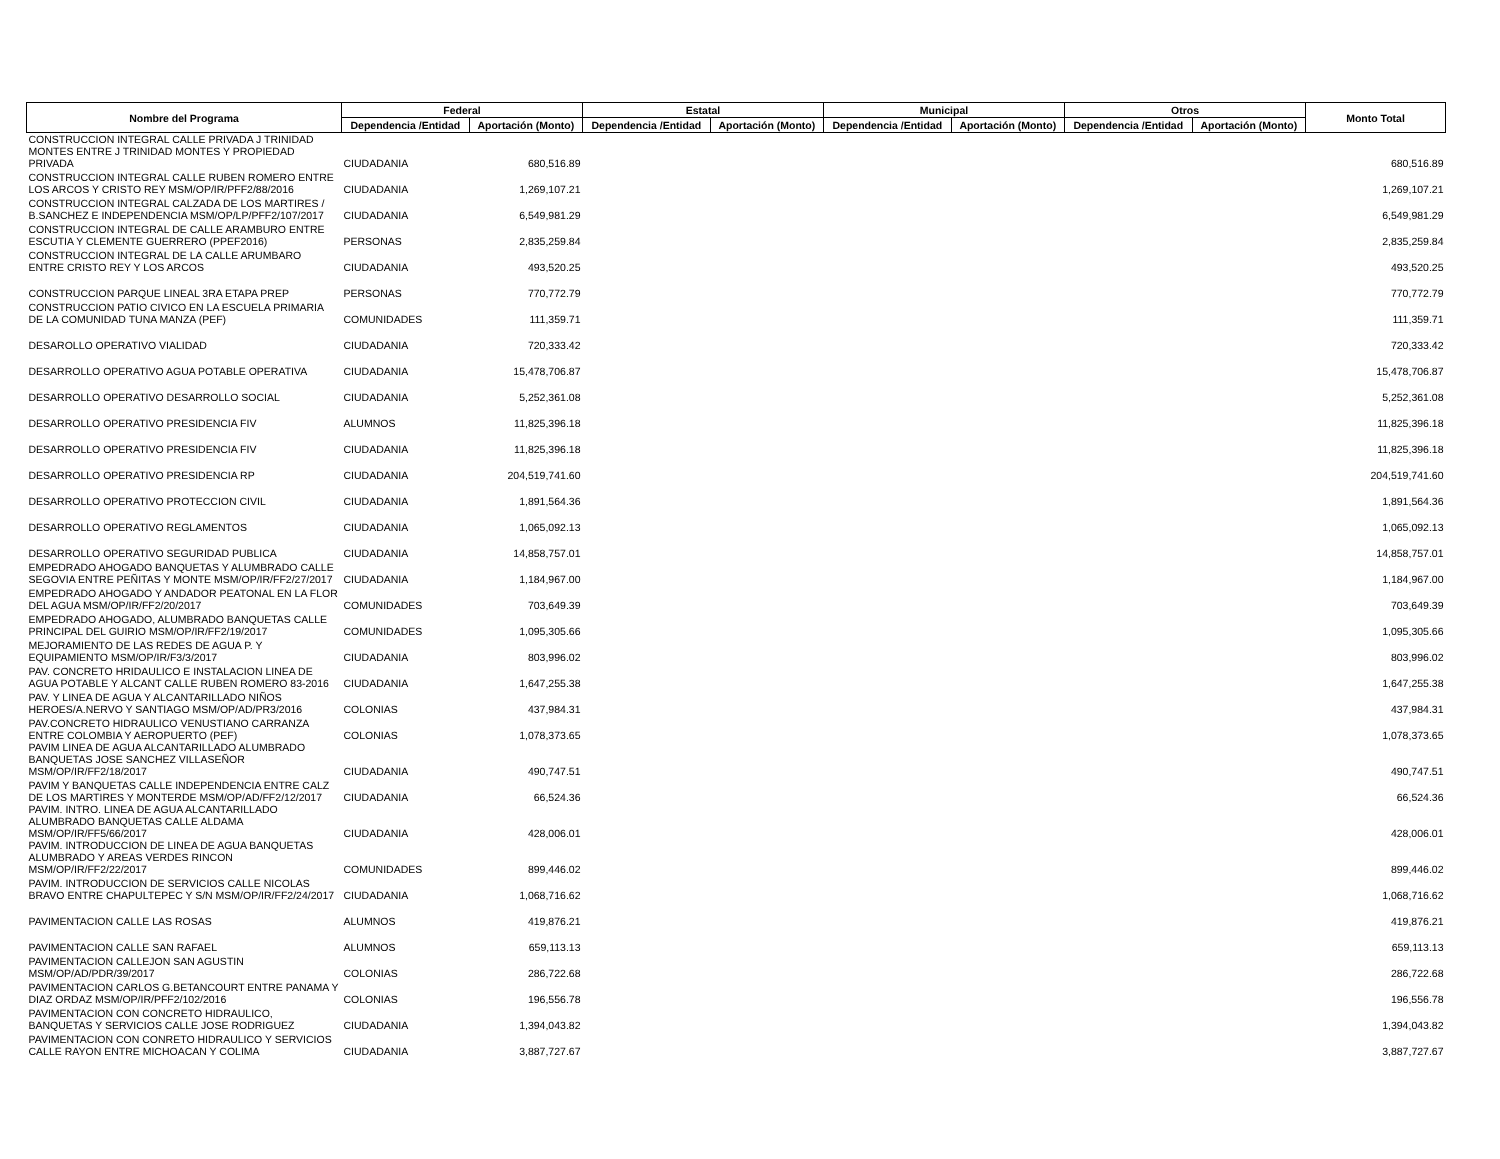| Nombre del Programa | Federal | | Estatal | | Municipal | | Otros | | Monto Total |
| --- | --- | --- | --- | --- | --- | --- | --- | --- | --- |
| | Dependencia /Entidad | Aportación (Monto) | Dependencia /Entidad | Aportación (Monto) | Dependencia /Entidad | Aportación (Monto) | Dependencia /Entidad | Aportación (Monto) | |
| CONSTRUCCION INTEGRAL CALLE PRIVADA J TRINIDAD MONTES ENTRE J TRINIDAD MONTES Y PROPIEDAD PRIVADA | CIUDADANIA | 680,516.89 | | | | | | | 680,516.89 |
| CONSTRUCCION INTEGRAL CALLE RUBEN ROMERO ENTRE LOS ARCOS Y CRISTO REY MSM/OP/IR/PFF2/88/2016 | CIUDADANIA | 1,269,107.21 | | | | | | | 1,269,107.21 |
| CONSTRUCCION INTEGRAL CALZADA DE LOS MARTIRES / B.SANCHEZ E INDEPENDENCIA MSM/OP/LP/PFF2/107/2017 | CIUDADANIA | 6,549,981.29 | | | | | | | 6,549,981.29 |
| CONSTRUCCION INTEGRAL DE CALLE ARAMBURO ENTRE ESCUTIA Y CLEMENTE GUERRERO (PPEF2016) | PERSONAS | 2,835,259.84 | | | | | | | 2,835,259.84 |
| CONSTRUCCION INTEGRAL DE LA CALLE ARUMBARO ENTRE CRISTO REY Y LOS ARCOS | CIUDADANIA | 493,520.25 | | | | | | | 493,520.25 |
| CONSTRUCCION PARQUE LINEAL 3RA ETAPA PREP | PERSONAS | 770,772.79 | | | | | | | 770,772.79 |
| CONSTRUCCION PATIO CIVICO EN LA ESCUELA PRIMARIA DE LA COMUNIDAD TUNA MANZA (PEF) | COMUNIDADES | 111,359.71 | | | | | | | 111,359.71 |
| DESAROLLO OPERATIVO VIALIDAD | CIUDADANIA | 720,333.42 | | | | | | | 720,333.42 |
| DESARROLLO OPERATIVO AGUA POTABLE OPERATIVA | CIUDADANIA | 15,478,706.87 | | | | | | | 15,478,706.87 |
| DESARROLLO OPERATIVO DESARROLLO SOCIAL | CIUDADANIA | 5,252,361.08 | | | | | | | 5,252,361.08 |
| DESARROLLO OPERATIVO PRESIDENCIA FIV | ALUMNOS | 11,825,396.18 | | | | | | | 11,825,396.18 |
| DESARROLLO OPERATIVO PRESIDENCIA FIV | CIUDADANIA | 11,825,396.18 | | | | | | | 11,825,396.18 |
| DESARROLLO OPERATIVO PRESIDENCIA RP | CIUDADANIA | 204,519,741.60 | | | | | | | 204,519,741.60 |
| DESARROLLO OPERATIVO PROTECCION CIVIL | CIUDADANIA | 1,891,564.36 | | | | | | | 1,891,564.36 |
| DESARROLLO OPERATIVO REGLAMENTOS | CIUDADANIA | 1,065,092.13 | | | | | | | 1,065,092.13 |
| DESARROLLO OPERATIVO SEGURIDAD PUBLICA | CIUDADANIA | 14,858,757.01 | | | | | | | 14,858,757.01 |
| EMPEDRADO AHOGADO BANQUETAS Y ALUMBRADO CALLE SEGOVIA ENTRE PEÑITAS Y MONTE MSM/OP/IR/FF2/27/2017 | CIUDADANIA | 1,184,967.00 | | | | | | | 1,184,967.00 |
| EMPEDRADO AHOGADO Y ANDADOR PEATONAL EN LA FLOR DEL AGUA MSM/OP/IR/FF2/20/2017 | COMUNIDADES | 703,649.39 | | | | | | | 703,649.39 |
| EMPEDRADO AHOGADO, ALUMBRADO BANQUETAS CALLE PRINCIPAL DEL GUIRIO MSM/OP/IR/FF2/19/2017 | COMUNIDADES | 1,095,305.66 | | | | | | | 1,095,305.66 |
| MEJORAMIENTO DE LAS REDES DE AGUA P. Y EQUIPAMIENTO MSM/OP/IR/F3/3/2017 | CIUDADANIA | 803,996.02 | | | | | | | 803,996.02 |
| PAV. CONCRETO HRIDAULICO E INSTALACION LINEA DE AGUA POTABLE Y ALCANT CALLE RUBEN ROMERO 83-2016 | CIUDADANIA | 1,647,255.38 | | | | | | | 1,647,255.38 |
| PAV. Y LINEA DE AGUA Y ALCANTARILLADO NIÑOS HEROES/A.NERVO Y SANTIAGO MSM/OP/AD/PR3/2016 | COLONIAS | 437,984.31 | | | | | | | 437,984.31 |
| PAV.CONCRETO HIDRAULICO VENUSTIANO CARRANZA ENTRE COLOMBIA Y AEROPUERTO (PEF) | COLONIAS | 1,078,373.65 | | | | | | | 1,078,373.65 |
| PAVIM LINEA DE AGUA ALCANTARILLADO ALUMBRADO BANQUETAS JOSE SANCHEZ VILLASEÑOR MSM/OP/IR/FF2/18/2017 | CIUDADANIA | 490,747.51 | | | | | | | 490,747.51 |
| PAVIM Y BANQUETAS CALLE INDEPENDENCIA ENTRE CALZ DE LOS MARTIRES Y MONTERDE MSM/OP/AD/FF2/12/2017 | CIUDADANIA | 66,524.36 | | | | | | | 66,524.36 |
| PAVIM. INTRO. LINEA DE AGUA ALCANTARILLADO ALUMBRADO BANQUETAS CALLE ALDAMA MSM/OP/IR/FF5/66/2017 | CIUDADANIA | 428,006.01 | | | | | | | 428,006.01 |
| PAVIM. INTRODUCCION DE LINEA DE AGUA BANQUETAS ALUMBRADO Y AREAS VERDES RINCON MSM/OP/IR/FF2/22/2017 | COMUNIDADES | 899,446.02 | | | | | | | 899,446.02 |
| PAVIM. INTRODUCCION DE SERVICIOS CALLE NICOLAS BRAVO ENTRE CHAPULTEPEC Y S/N MSM/OP/IR/FF2/24/2017 | CIUDADANIA | 1,068,716.62 | | | | | | | 1,068,716.62 |
| PAVIMENTACION CALLE LAS ROSAS | ALUMNOS | 419,876.21 | | | | | | | 419,876.21 |
| PAVIMENTACION CALLE SAN RAFAEL | ALUMNOS | 659,113.13 | | | | | | | 659,113.13 |
| PAVIMENTACION CALLEJON SAN AGUSTIN MSM/OP/AD/PDR/39/2017 | COLONIAS | 286,722.68 | | | | | | | 286,722.68 |
| PAVIMENTACION CARLOS G.BETANCOURT ENTRE PANAMA Y DIAZ ORDAZ MSM/OP/IR/PFF2/102/2016 | COLONIAS | 196,556.78 | | | | | | | 196,556.78 |
| PAVIMENTACION CON CONCRETO HIDRAULICO, BANQUETAS Y SERVICIOS CALLE JOSE RODRIGUEZ | CIUDADANIA | 1,394,043.82 | | | | | | | 1,394,043.82 |
| PAVIMENTACION CON CONRETO HIDRAULICO Y SERVICIOS CALLE RAYON ENTRE MICHOACAN Y COLIMA | CIUDADANIA | 3,887,727.67 | | | | | | | 3,887,727.67 |